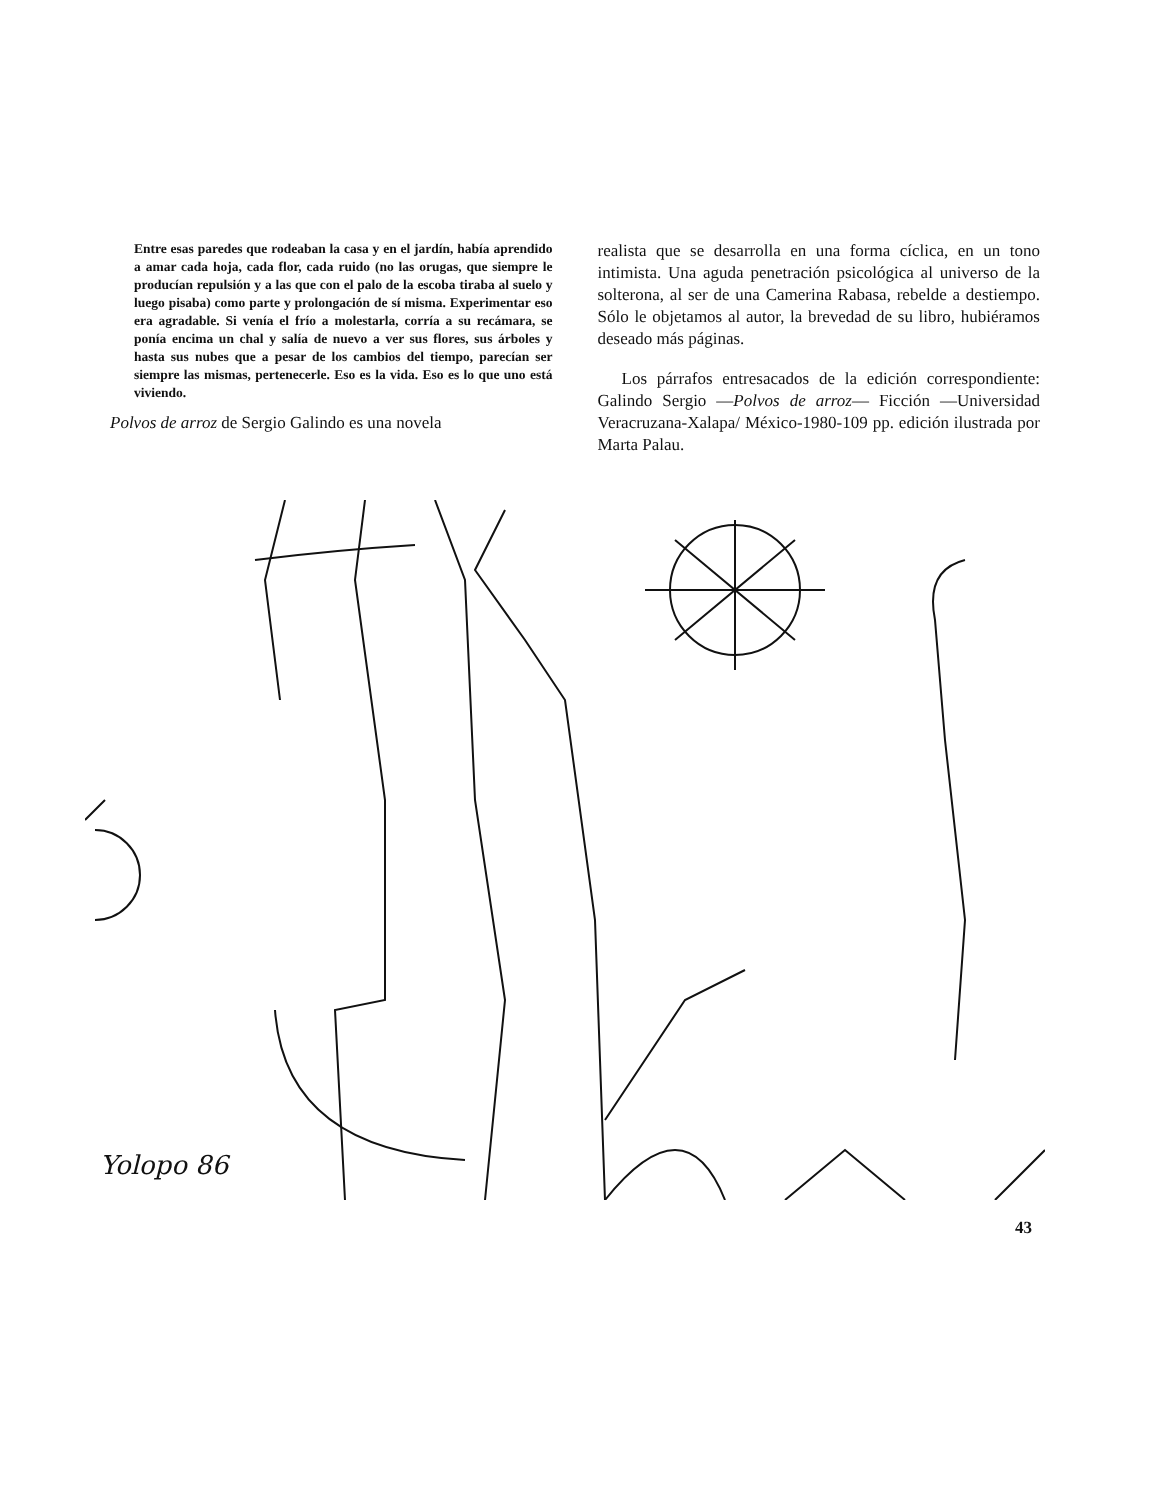Entre esas paredes que rodeaban la casa y en el jardín, había aprendido a amar cada hoja, cada flor, cada ruido (no las orugas, que siempre le producían repulsión y a las que con el palo de la escoba tiraba al suelo y luego pisaba) como parte y prolongación de sí misma. Experimentar eso era agradable. Si venía el frío a molestarla, corría a su recámara, se ponía encima un chal y salía de nuevo a ver sus flores, sus árboles y hasta sus nubes que a pesar de los cambios del tiempo, parecían ser siempre las mismas, pertenecerle. Eso es la vida. Eso es lo que uno está viviendo.
Polvos de arroz de Sergio Galindo es una novela
realista que se desarrolla en una forma cíclica, en un tono intimista. Una aguda penetración psicológica al universo de la solterona, al ser de una Camerina Rabasa, rebelde a destiempo. Sólo le objetamos al autor, la brevedad de su libro, hubiéramos deseado más páginas.
Los párrafos entresacados de la edición correspondiente: Galindo Sergio —Polvos de arroz— Ficción —Universidad Veracruzana-Xalapa/ México-1980-109 pp. edición ilustrada por Marta Palau.
Yolopo 86
43